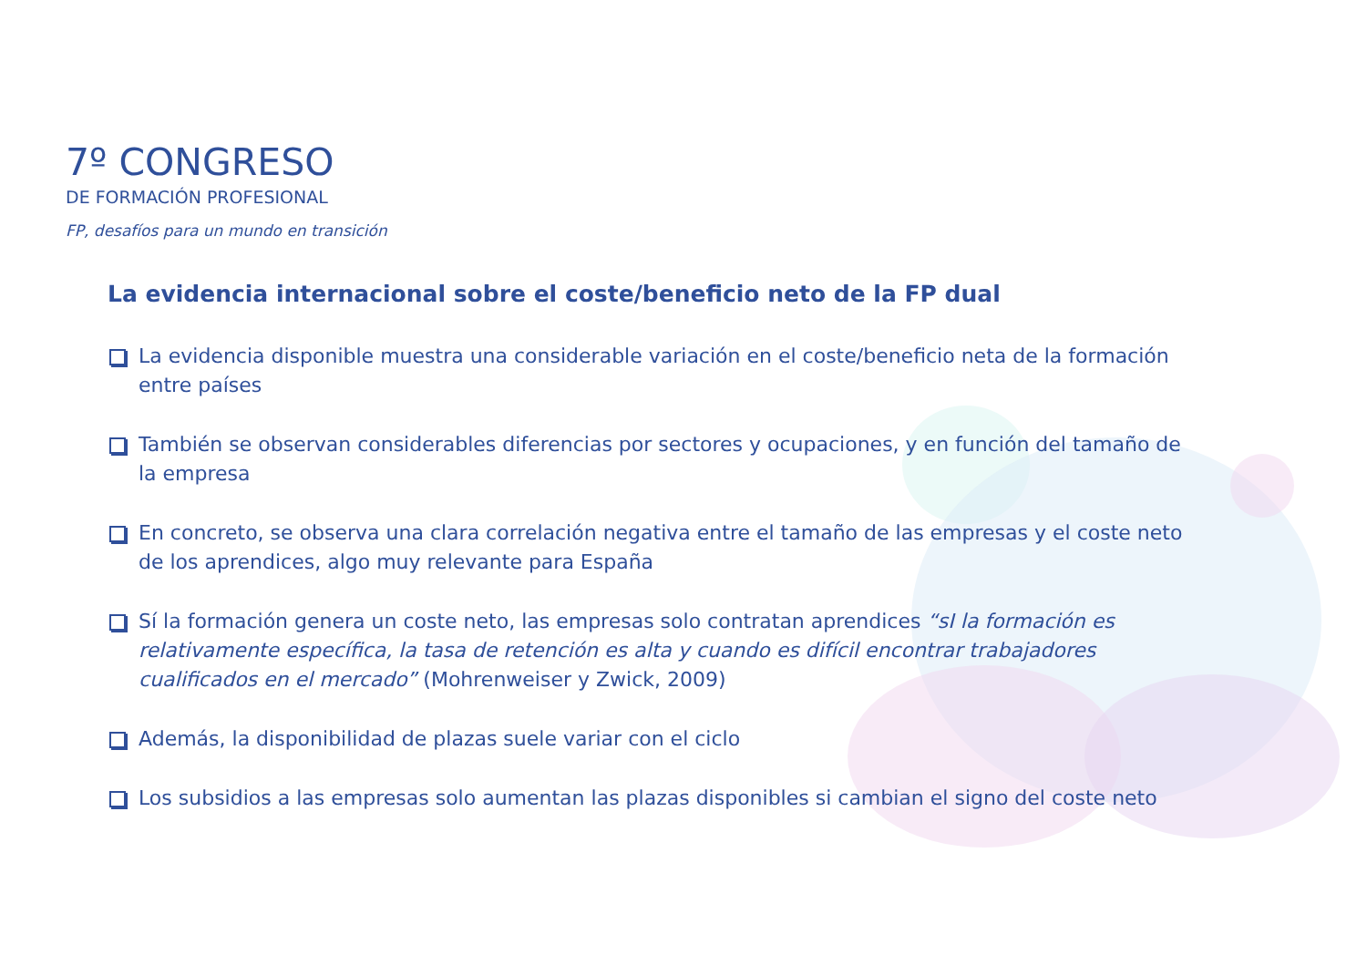7º CONGRESO
DE FORMACIÓN PROFESIONAL
FP, desafíos para un mundo en transición
La evidencia internacional sobre el coste/beneficio neto de la FP dual
La evidencia disponible muestra una considerable variación en el coste/beneficio neta de la formación entre países
También se observan considerables diferencias por sectores y ocupaciones, y en función del tamaño de la empresa
En concreto, se observa una clara correlación negativa entre el tamaño de las empresas y el coste neto de los aprendices, algo muy relevante para España
Sí la formación genera un coste neto, las empresas solo contratan aprendices “sI la formación es relativamente específica, la tasa de retención es alta y cuando es difícil encontrar trabajadores cualificados en el mercado” (Mohrenweiser y Zwick, 2009)
Además, la disponibilidad de plazas suele variar con el ciclo
Los subsidios a las empresas solo aumentan las plazas disponibles si cambian el signo del coste neto